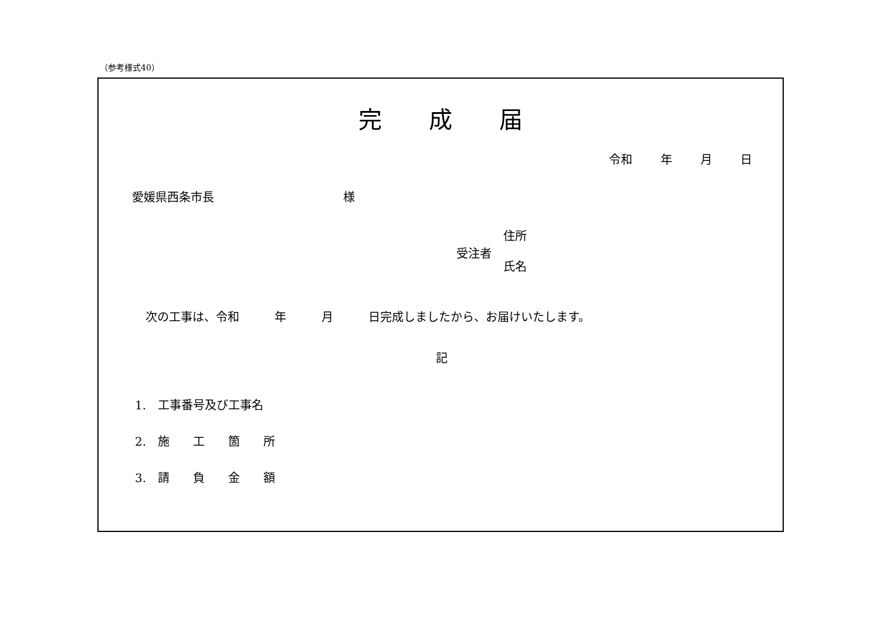（参考様式40）
完成届
令和 年 月 日
愛媛県西条市長 様
住所
受注者
氏名
次の工事は、令和　　　年　　　月　　　日完成しましたから、お届けいたします。
記
1.　工事番号及び工事名
2.　施　　工　　箇　　所
3.　請　　負　　金　　額